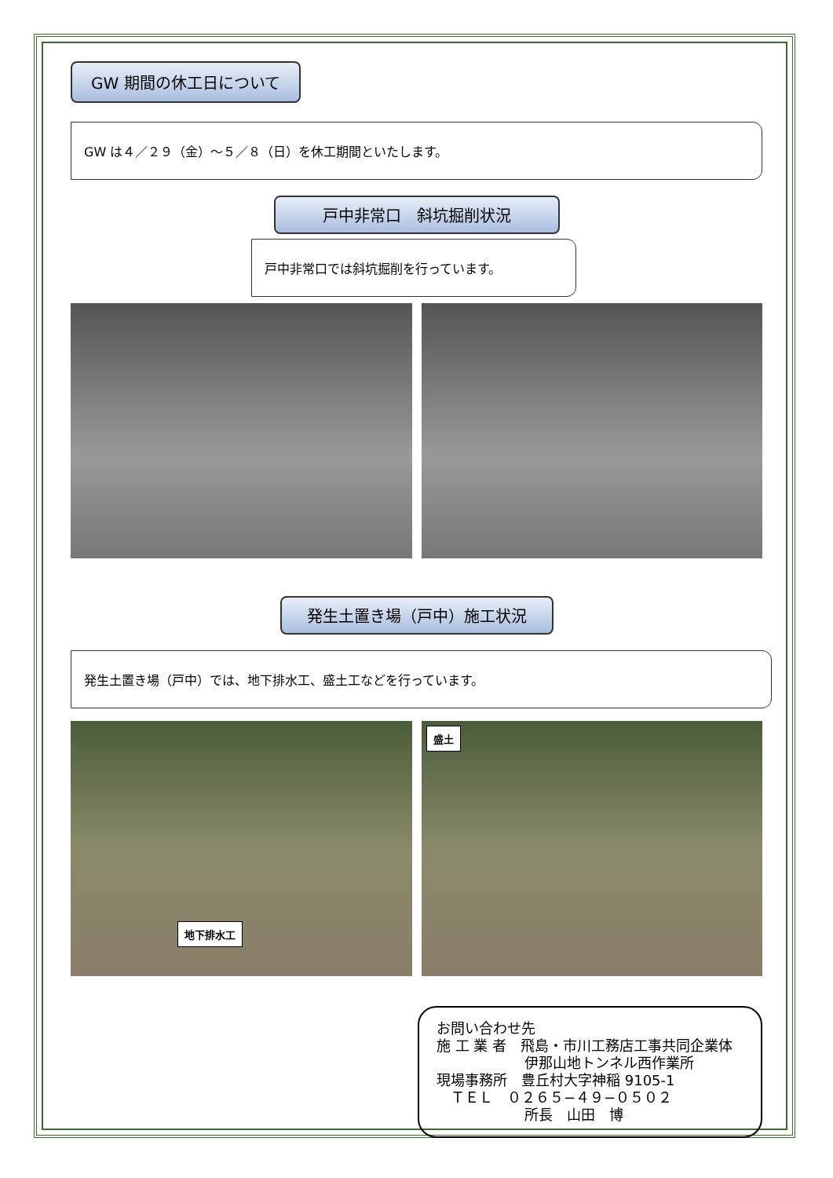GW 期間の休工日について
GW は４／２９（金）～５／８（日）を休工期間といたします。
戸中非常口　斜坑掘削状況
戸中非常口では斜坑掘削を行っています。
発生土置き場（戸中）施工状況
発生土置き場（戸中）では、地下排水工、盛土工などを行っています。
地下排水工
盛土
お問い合わせ先
施 工 業 者　飛島・市川工務店工事共同企業体
伊那山地トンネル西作業所
現場事務所　豊丘村大字神稲 9105-1
　ＴＥＬ　０２６５−４９−０５０２
所長　山田　博